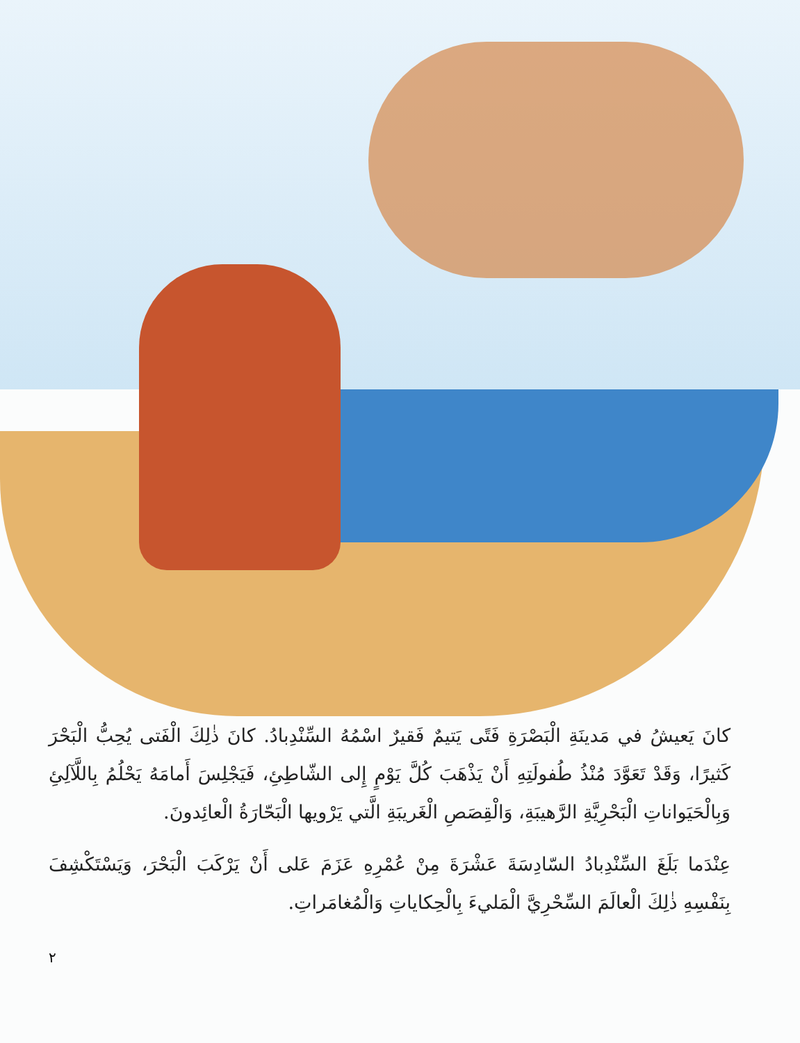كانَ يَعيشُ في مَدينَةِ الْبَصْرَةِ فَتًى يَتيمٌ فَقيرٌ اسْمُهُ السِّنْدِبادُ. كانَ ذٰلِكَ الْفَتى يُحِبُّ الْبَحْرَ كَثيرًا، وَقَدْ تَعَوَّدَ مُنْذُ طُفولَتِهِ أَنْ يَذْهَبَ كُلَّ يَوْمٍ إِلى الشّاطِئِ، فَيَجْلِسَ أَمامَهُ يَحْلُمُ بِاللَّآلِئِ وَبِالْحَيَواناتِ الْبَحْرِيَّةِ الرَّهيبَةِ، وَالْقِصَصِ الْغَريبَةِ الَّتي يَرْويها الْبَحّارَةُ الْعائِدونَ.
عِنْدَما بَلَغَ السِّنْدِبادُ السّادِسَةَ عَشْرَةَ مِنْ عُمْرِهِ عَزَمَ عَلى أَنْ يَرْكَبَ الْبَحْرَ، وَيَسْتَكْشِفَ بِنَفْسِهِ ذٰلِكَ الْعالَمَ السِّحْرِيَّ الْمَليءَ بِالْحِكاياتِ وَالْمُغامَراتِ.
٢